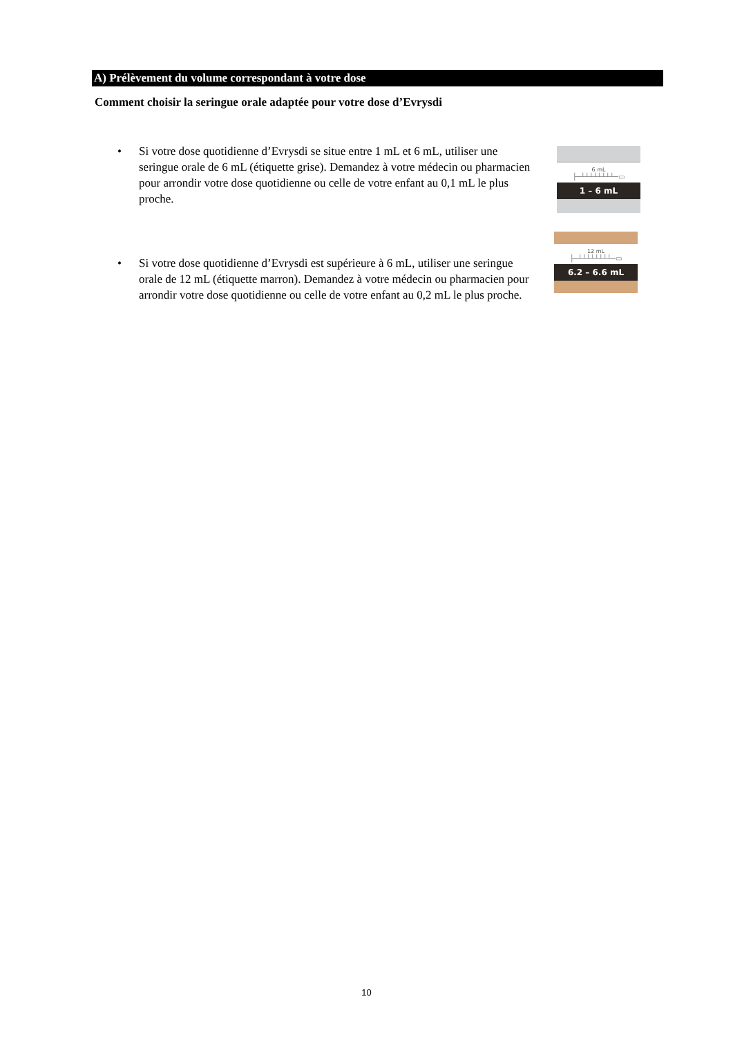A) Prélèvement du volume correspondant à votre dose
Comment choisir la seringue orale adaptée pour votre dose d’Evrysdi
• Si votre dose quotidienne d’Evrysdi se situe entre 1 mL et 6 mL, utiliser une seringue orale de 6 mL (étiquette grise). Demandez à votre médecin ou pharmacien pour arrondir votre dose quotidienne ou celle de votre enfant au 0,1 mL le plus proche.
6 mL
├─┴┴┴┴┴┴┴┴─▭
1 – 6 mL
12 mL
├─┴┴┴┴┴┴┴┴─▭
6.2 – 6.6 mL
• Si votre dose quotidienne d’Evrysdi est supérieure à 6 mL, utiliser une seringue orale de 12 mL (étiquette marron). Demandez à votre médecin ou pharmacien pour arrondir votre dose quotidienne ou celle de votre enfant au 0,2 mL le plus proche.
10